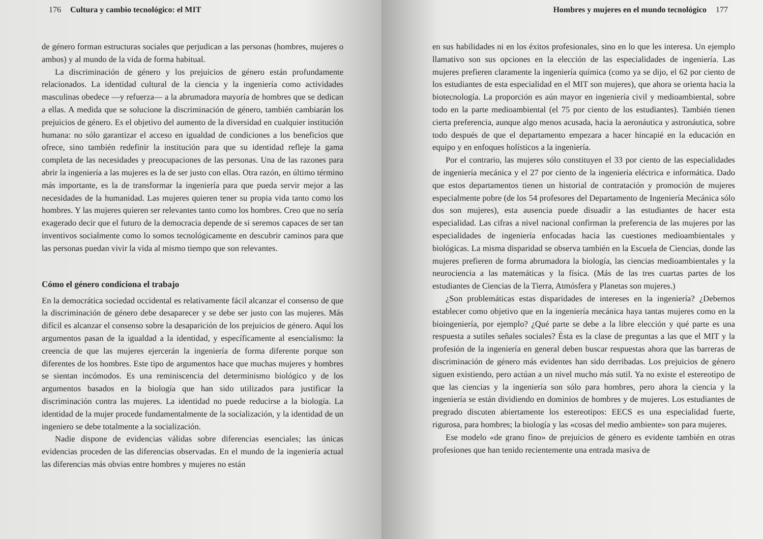176 Cultura y cambio tecnológico: el MIT
de género forman estructuras sociales que perjudican a las personas (hombres, mujeres o ambos) y al mundo de la vida de forma habitual.
La discriminación de género y los prejuicios de género están profundamente relacionados. La identidad cultural de la ciencia y la ingeniería como actividades masculinas obedece —y refuerza— a la abrumadora mayoría de hombres que se dedican a ellas. A medida que se solucione la discriminación de género, también cambiarán los prejuicios de género. Es el objetivo del aumento de la diversidad en cualquier institución humana: no sólo garantizar el acceso en igualdad de condiciones a los beneficios que ofrece, sino también redefinir la institución para que su identidad refleje la gama completa de las necesidades y preocupaciones de las personas. Una de las razones para abrir la ingeniería a las mujeres es la de ser justo con ellas. Otra razón, en último término más importante, es la de transformar la ingeniería para que pueda servir mejor a las necesidades de la humanidad. Las mujeres quieren tener su propia vida tanto como los hombres. Y las mujeres quieren ser relevantes tanto como los hombres. Creo que no sería exagerado decir que el futuro de la democracia depende de si seremos capaces de ser tan inventivos socialmente como lo somos tecnológicamente en descubrir caminos para que las personas puedan vivir la vida al mismo tiempo que son relevantes.
Cómo el género condiciona el trabajo
En la democrática sociedad occidental es relativamente fácil alcanzar el consenso de que la discriminación de género debe desaparecer y se debe ser justo con las mujeres. Más difícil es alcanzar el consenso sobre la desaparición de los prejuicios de género. Aquí los argumentos pasan de la igualdad a la identidad, y específicamente al esencialismo: la creencia de que las mujeres ejercerán la ingeniería de forma diferente porque son diferentes de los hombres. Este tipo de argumentos hace que muchas mujeres y hombres se sientan incómodos. Es una reminiscencia del determinismo biológico y de los argumentos basados en la biología que han sido utilizados para justificar la discriminación contra las mujeres. La identidad no puede reducirse a la biología. La identidad de la mujer procede fundamentalmente de la socialización, y la identidad de un ingeniero se debe totalmente a la socialización.
Nadie dispone de evidencias válidas sobre diferencias esenciales; las únicas evidencias proceden de las diferencias observadas. En el mundo de la ingeniería actual las diferencias más obvias entre hombres y mujeres no están
Hombres y mujeres en el mundo tecnológico 177
en sus habilidades ni en los éxitos profesionales, sino en lo que les interesa. Un ejemplo llamativo son sus opciones en la elección de las especialidades de ingeniería. Las mujeres prefieren claramente la ingeniería química (como ya se dijo, el 62 por ciento de los estudiantes de esta especialidad en el MIT son mujeres), que ahora se orienta hacia la biotecnología. La proporción es aún mayor en ingeniería civil y medioambiental, sobre todo en la parte medioambiental (el 75 por ciento de los estudiantes). También tienen cierta preferencia, aunque algo menos acusada, hacia la aeronáutica y astronáutica, sobre todo después de que el departamento empezara a hacer hincapié en la educación en equipo y en enfoques holísticos a la ingeniería.
Por el contrario, las mujeres sólo constituyen el 33 por ciento de las especialidades de ingeniería mecánica y el 27 por ciento de la ingeniería eléctrica e informática. Dado que estos departamentos tienen un historial de contratación y promoción de mujeres especialmente pobre (de los 54 profesores del Departamento de Ingeniería Mecánica sólo dos son mujeres), esta ausencia puede disuadir a las estudiantes de hacer esta especialidad. Las cifras a nivel nacional confirman la preferencia de las mujeres por las especialidades de ingeniería enfocadas hacia las cuestiones medioambientales y biológicas. La misma disparidad se observa también en la Escuela de Ciencias, donde las mujeres prefieren de forma abrumadora la biología, las ciencias medioambientales y la neurociencia a las matemáticas y la física. (Más de las tres cuartas partes de los estudiantes de Ciencias de la Tierra, Atmósfera y Planetas son mujeres.)
¿Son problemáticas estas disparidades de intereses en la ingeniería? ¿Debemos establecer como objetivo que en la ingeniería mecánica haya tantas mujeres como en la bioingeniería, por ejemplo? ¿Qué parte se debe a la libre elección y qué parte es una respuesta a sutiles señales sociales? Ésta es la clase de preguntas a las que el MIT y la profesión de la ingeniería en general deben buscar respuestas ahora que las barreras de discriminación de género más evidentes han sido derribadas. Los prejuicios de género siguen existiendo, pero actúan a un nivel mucho más sutil. Ya no existe el estereotipo de que las ciencias y la ingeniería son sólo para hombres, pero ahora la ciencia y la ingeniería se están dividiendo en dominios de hombres y de mujeres. Los estudiantes de pregrado discuten abiertamente los estereotipos: EECS es una especialidad fuerte, rigurosa, para hombres; la biología y las «cosas del medio ambiente» son para mujeres.
Ese modelo «de grano fino» de prejuicios de género es evidente también en otras profesiones que han tenido recientemente una entrada masiva de